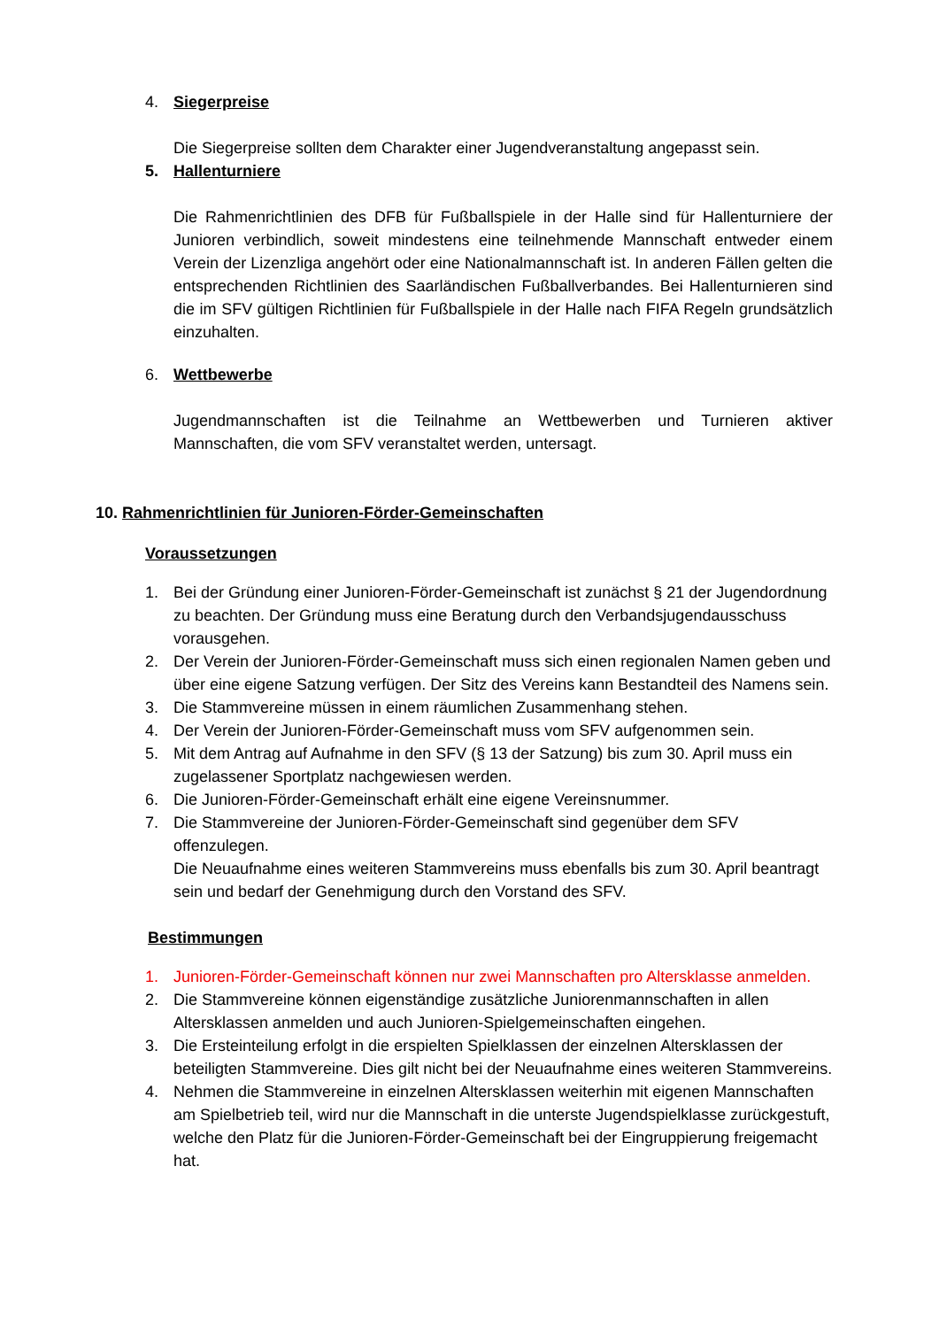4. Siegerpreise
Die Siegerpreise sollten dem Charakter einer Jugendveranstaltung angepasst sein.
5. Hallenturniere
Die Rahmenrichtlinien des DFB für Fußballspiele in der Halle sind für Hallenturniere der Junioren verbindlich, soweit mindestens eine teilnehmende Mannschaft entweder einem Verein der Lizenzliga angehört oder eine Nationalmannschaft ist. In anderen Fällen gelten die entsprechenden Richtlinien des Saarländischen Fußballverbandes. Bei Hallenturnieren sind die im SFV gültigen Richtlinien für Fußballspiele in der Halle nach FIFA Regeln grundsätzlich einzuhalten.
6. Wettbewerbe
Jugendmannschaften ist die Teilnahme an Wettbewerben und Turnieren aktiver Mannschaften, die vom SFV veranstaltet werden, untersagt.
10. Rahmenrichtlinien für Junioren-Förder-Gemeinschaften
Voraussetzungen
1. Bei der Gründung einer Junioren-Förder-Gemeinschaft ist zunächst § 21 der Jugendordnung zu beachten. Der Gründung muss eine Beratung durch den Verbandsjugendausschuss vorausgehen.
2. Der Verein der Junioren-Förder-Gemeinschaft muss sich einen regionalen Namen geben und über eine eigene Satzung verfügen. Der Sitz des Vereins kann Bestandteil des Namens sein.
3. Die Stammvereine müssen in einem räumlichen Zusammenhang stehen.
4. Der Verein der Junioren-Förder-Gemeinschaft muss vom SFV aufgenommen sein.
5. Mit dem Antrag auf Aufnahme in den SFV (§ 13 der Satzung) bis zum 30. April muss ein zugelassener Sportplatz nachgewiesen werden.
6. Die Junioren-Förder-Gemeinschaft erhält eine eigene Vereinsnummer.
7. Die Stammvereine der Junioren-Förder-Gemeinschaft sind gegenüber dem SFV offenzulegen.
Die Neuaufnahme eines weiteren Stammvereins muss ebenfalls bis zum 30. April beantragt sein und bedarf der Genehmigung durch den Vorstand des SFV.
Bestimmungen
1. Junioren-Förder-Gemeinschaft können nur zwei Mannschaften pro Altersklasse anmelden.
2. Die Stammvereine können eigenständige zusätzliche Juniorenmannschaften in allen Altersklassen anmelden und auch Junioren-Spielgemeinschaften eingehen.
3. Die Ersteinteilung erfolgt in die erspielten Spielklassen der einzelnen Altersklassen der beteiligten Stammvereine. Dies gilt nicht bei der Neuaufnahme eines weiteren Stammvereins.
4. Nehmen die Stammvereine in einzelnen Altersklassen weiterhin mit eigenen Mannschaften am Spielbetrieb teil, wird nur die Mannschaft in die unterste Jugendspielklasse zurückgestuft, welche den Platz für die Junioren-Förder-Gemeinschaft bei der Eingruppierung freigemacht hat.